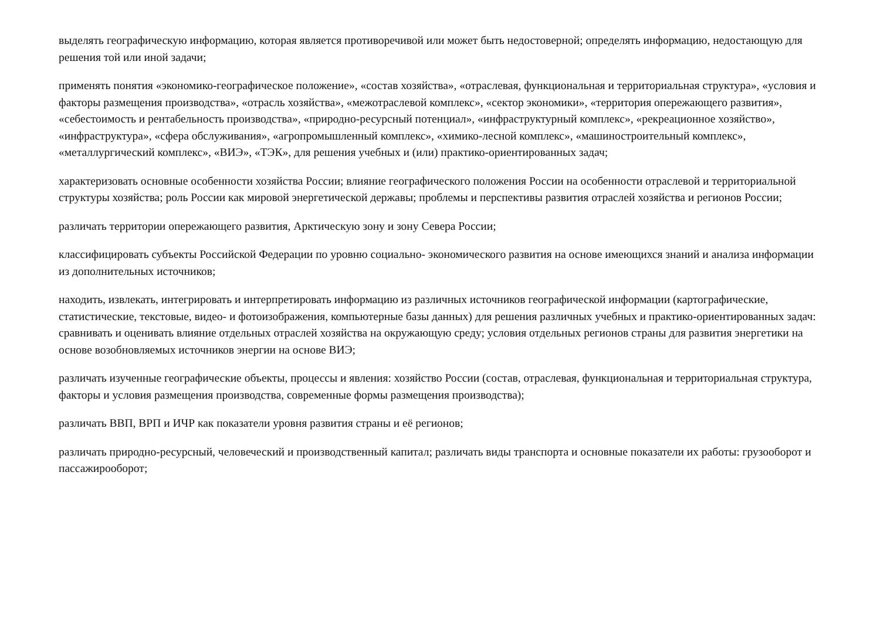выделять географическую информацию, которая является противоречивой или может быть недостоверной; определять информацию, недостающую для решения той или иной задачи;
применять понятия «экономико-географическое положение», «состав хозяйства», «отраслевая, функциональная и территориальная структура», «условия и факторы размещения производства», «отрасль хозяйства», «межотраслевой комплекс», «сектор экономики», «территория опережающего развития», «себестоимость и рентабельность производства», «природно-ресурсный потенциал», «инфраструктурный комплекс», «рекреационное хозяйство», «инфраструктура», «сфера обслуживания», «агропромышленный комплекс», «химико-лесной комплекс», «машиностроительный комплекс», «металлургический комплекс», «ВИЭ», «ТЭК», для решения учебных и (или) практико-ориентированных задач;
характеризовать основные особенности хозяйства России; влияние географического положения России на особенности отраслевой и территориальной структуры хозяйства; роль России как мировой энергетической державы; проблемы и перспективы развития отраслей хозяйства и регионов России;
различать территории опережающего развития, Арктическую зону и зону Севера России;
классифицировать субъекты Российской Федерации по уровню социально- экономического развития на основе имеющихся знаний и анализа информации из дополнительных источников;
находить, извлекать, интегрировать и интерпретировать информацию из различных источников географической информации (картографические, статистические, текстовые, видео- и фотоизображения, компьютерные базы данных) для решения различных учебных и практико-ориентированных задач: сравнивать и оценивать влияние отдельных отраслей хозяйства на окружающую среду; условия отдельных регионов страны для развития энергетики на основе возобновляемых источников энергии на основе ВИЭ;
различать изученные географические объекты, процессы и явления: хозяйство России (состав, отраслевая, функциональная и территориальная структура, факторы и условия размещения производства, современные формы размещения производства);
различать ВВП, ВРП и ИЧР как показатели уровня развития страны и её регионов;
различать природно-ресурсный, человеческий и производственный капитал; различать виды транспорта и основные показатели их работы: грузооборот и пассажирооборот;